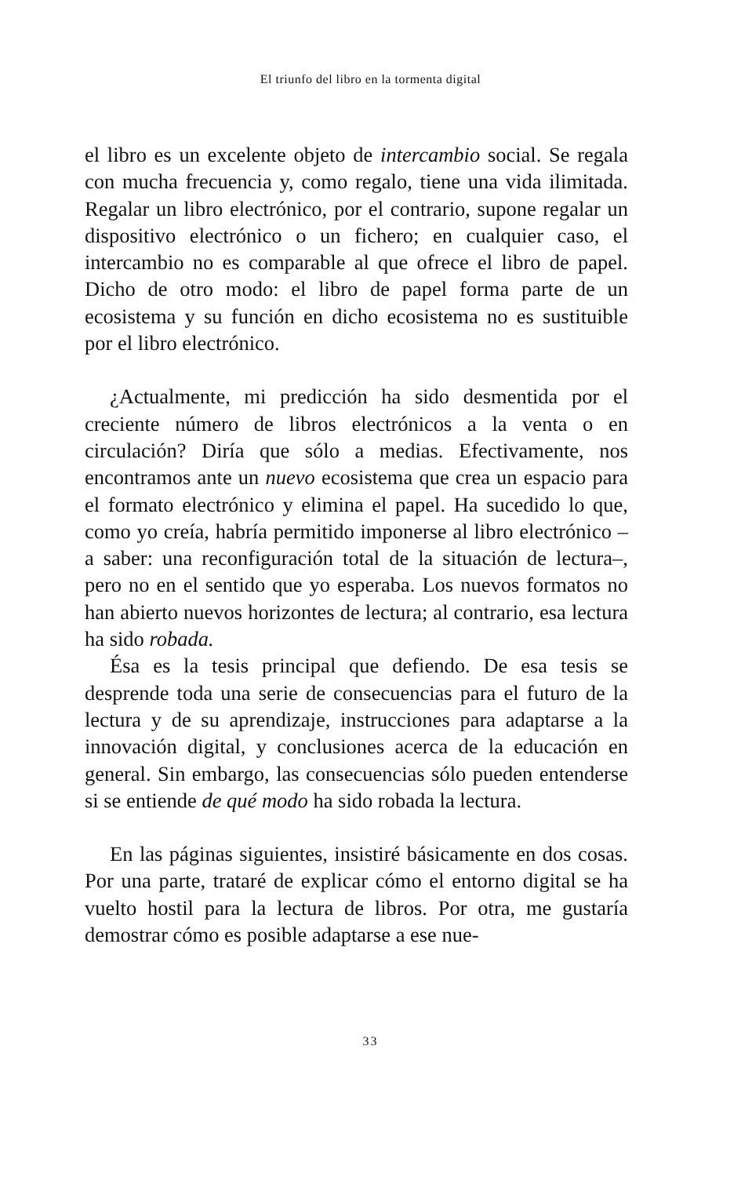El triunfo del libro en la tormenta digital
el libro es un excelente objeto de intercambio social. Se regala con mucha frecuencia y, como regalo, tiene una vida ilimitada. Regalar un libro electrónico, por el contrario, supone regalar un dispositivo electrónico o un fichero; en cualquier caso, el intercambio no es comparable al que ofrece el libro de papel. Dicho de otro modo: el libro de papel forma parte de un ecosistema y su función en dicho ecosistema no es sustituible por el libro electrónico.
¿Actualmente, mi predicción ha sido desmentida por el creciente número de libros electrónicos a la venta o en circulación? Diría que sólo a medias. Efectivamente, nos encontramos ante un nuevo ecosistema que crea un espacio para el formato electrónico y elimina el papel. Ha sucedido lo que, como yo creía, habría permitido imponerse al libro electrónico –a saber: una reconfiguración total de la situación de lectura–, pero no en el sentido que yo esperaba. Los nuevos formatos no han abierto nuevos horizontes de lectura; al contrario, esa lectura ha sido robada.
Ésa es la tesis principal que defiendo. De esa tesis se desprende toda una serie de consecuencias para el futuro de la lectura y de su aprendizaje, instrucciones para adaptarse a la innovación digital, y conclusiones acerca de la educación en general. Sin embargo, las consecuencias sólo pueden entenderse si se entiende de qué modo ha sido robada la lectura.
En las páginas siguientes, insistiré básicamente en dos cosas. Por una parte, trataré de explicar cómo el entorno digital se ha vuelto hostil para la lectura de libros. Por otra, me gustaría demostrar cómo es posible adaptarse a ese nue-
33